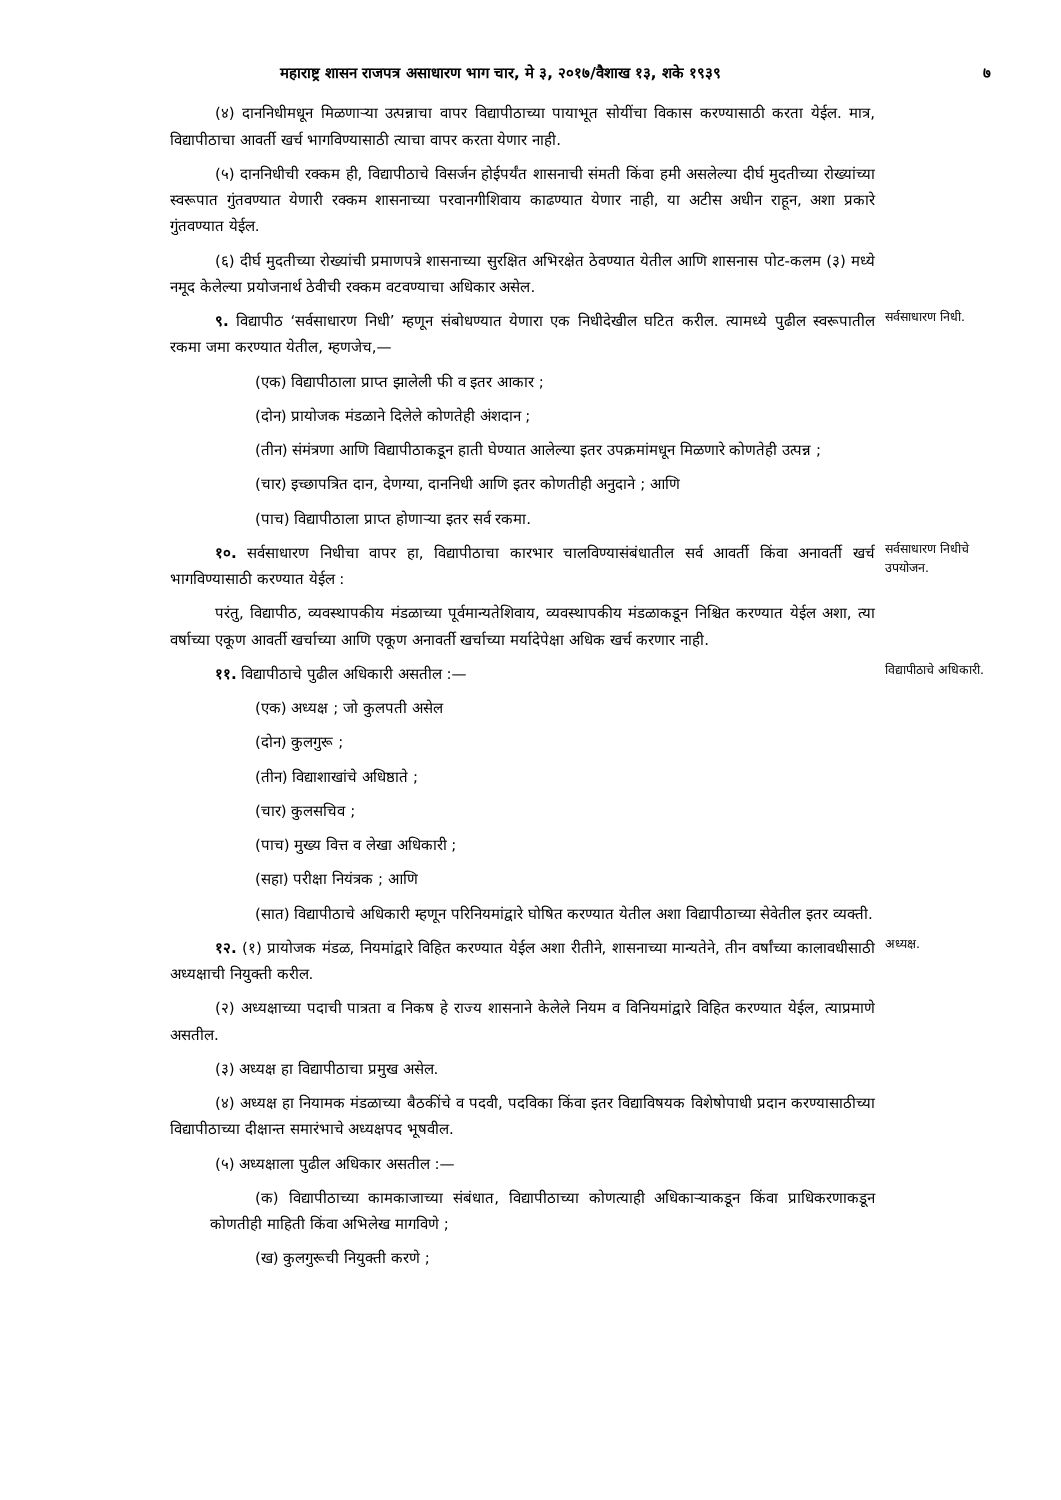महाराष्ट्र शासन राजपत्र असाधारण भाग चार, मे ३, २०१७/वैशाख १३, शके १९३९ ७
(४) दाननिधीमधून मिळणाऱ्या उत्पन्नाचा वापर विद्यापीठाच्या पायाभूत सोयींचा विकास करण्यासाठी करता येईल. मात्र, विद्यापीठाचा आवर्ती खर्च भागविण्यासाठी त्याचा वापर करता येणार नाही.
(५) दाननिधीची रक्कम ही, विद्यापीठाचे विसर्जन होईपर्यंत शासनाची संमती किंवा हमी असलेल्या दीर्घ मुदतीच्या रोख्यांच्या स्वरूपात गुंतवण्यात येणारी रक्कम शासनाच्या परवानगीशिवाय काढण्यात येणार नाही, या अटीस अधीन राहून, अशा प्रकारे गुंतवण्यात येईल.
(६) दीर्घ मुदतीच्या रोख्यांची प्रमाणपत्रे शासनाच्या सुरक्षित अभिरक्षेत ठेवण्यात येतील आणि शासनास पोट-कलम (३) मध्ये नमूद केलेल्या प्रयोजनार्थ ठेवीची रक्कम वटवण्याचा अधिकार असेल.
९. विद्यापीठ ‘सर्वसाधारण निधी’ म्हणून संबोधण्यात येणारा एक निधीदेखील घटित करील. त्यामध्ये पुढील स्वरूपातील रकमा जमा करण्यात येतील, म्हणजेच,—
(एक) विद्यापीठाला प्राप्त झालेली फी व इतर आकार ;
(दोन) प्रायोजक मंडळाने दिलेले कोणतेही अंशदान ;
(तीन) संमंत्रणा आणि विद्यापीठाकडून हाती घेण्यात आलेल्या इतर उपक्रमांमधून मिळणारे कोणतेही उत्पन्न ;
(चार) इच्छापत्रित दान, देणग्या, दाननिधी आणि इतर कोणतीही अनुदाने ; आणि
(पाच) विद्यापीठाला प्राप्त होणाऱ्या इतर सर्व रकमा.
सर्वसाधारण निधी.
१०. सर्वसाधारण निधीचा वापर हा, विद्यापीठाचा कारभार चालविण्यासंबंधातील सर्व आवर्ती किंवा अनावर्ती खर्च भागविण्यासाठी करण्यात येईल :
परंतु, विद्यापीठ, व्यवस्थापकीय मंडळाच्या पूर्वमान्यतेशिवाय, व्यवस्थापकीय मंडळाकडून निश्चित करण्यात येईल अशा, त्या वर्षाच्या एकूण आवर्ती खर्चाच्या आणि एकूण अनावर्ती खर्चाच्या मर्यादेपेक्षा अधिक खर्च करणार नाही.
सर्वसाधारण निधीचे उपयोजन.
११. विद्यापीठाचे पुढील अधिकारी असतील :—
(एक) अध्यक्ष ; जो कुलपती असेल
(दोन) कुलगुरू ;
(तीन) विद्याशाखांचे अधिष्ठाते ;
(चार) कुलसचिव ;
(पाच) मुख्य वित्त व लेखा अधिकारी ;
(सहा) परीक्षा नियंत्रक ; आणि
(सात) विद्यापीठाचे अधिकारी म्हणून परिनियमांद्वारे घोषित करण्यात येतील अशा विद्यापीठाच्या सेवेतील इतर व्यक्ती.
विद्यापीठाचे अधिकारी.
१२. (१) प्रायोजक मंडळ, नियमांद्वारे विहित करण्यात येईल अशा रीतीने, शासनाच्या मान्यतेने, तीन वर्षांच्या कालावधीसाठी अध्यक्षाची नियुक्ती करील.
(२) अध्यक्षाच्या पदाची पात्रता व निकष हे राज्य शासनाने केलेले नियम व विनियमांद्वारे विहित करण्यात येईल, त्याप्रमाणे असतील.
(३) अध्यक्ष हा विद्यापीठाचा प्रमुख असेल.
(४) अध्यक्ष हा नियामक मंडळाच्या बैठकींचे व पदवी, पदविका किंवा इतर विद्याविषयक विशेषोपाधी प्रदान करण्यासाठीच्या विद्यापीठाच्या दीक्षान्त समारंभाचे अध्यक्षपद भूषवील.
(५) अध्यक्षाला पुढील अधिकार असतील :—
(क) विद्यापीठाच्या कामकाजाच्या संबंधात, विद्यापीठाच्या कोणत्याही अधिकाऱ्याकडून किंवा प्राधिकरणाकडून कोणतीही माहिती किंवा अभिलेख मागविणे ;
(ख) कुलगुरूची नियुक्ती करणे ;
अध्यक्ष.